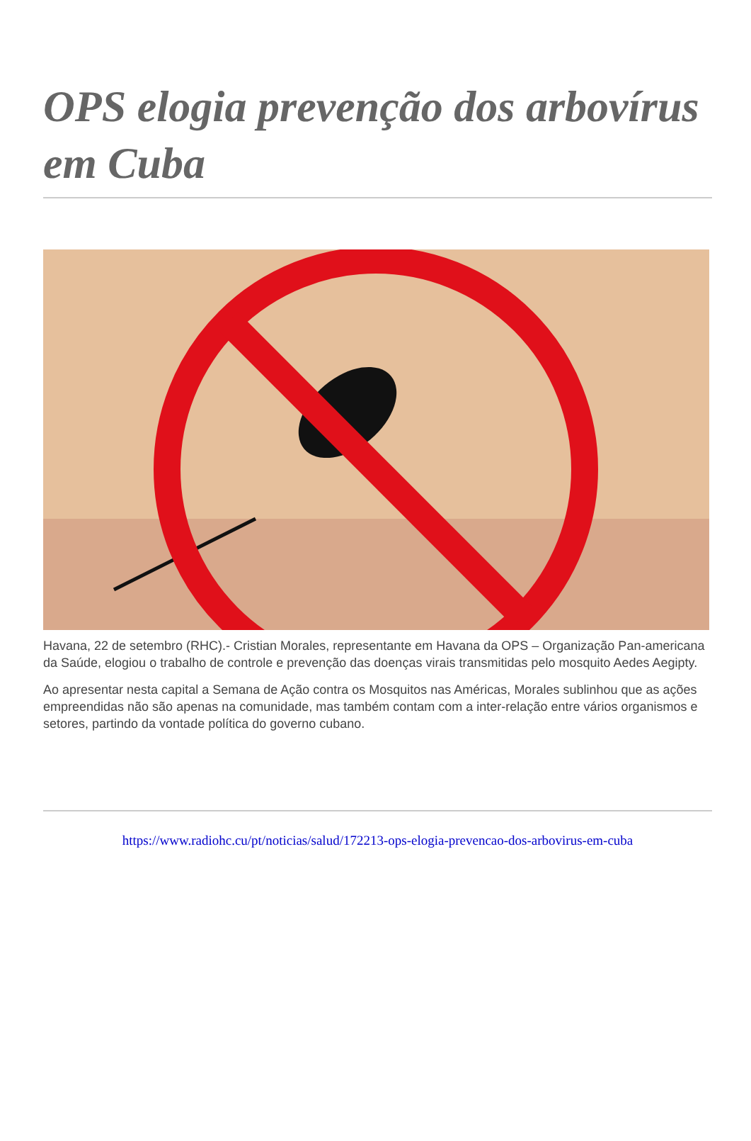OPS elogia prevenção dos arbovírus em Cuba
Havana, 22 de setembro (RHC).- Cristian Morales, representante em Havana da OPS – Organização Pan-americana da Saúde, elogiou o trabalho de controle e prevenção das doenças virais transmitidas pelo mosquito Aedes Aegipty.
Ao apresentar nesta capital a Semana de Ação contra os Mosquitos nas Américas, Morales sublinhou que as ações empreendidas não são apenas na comunidade, mas também contam com a inter-relação entre vários organismos e setores, partindo da vontade política do governo cubano.
https://www.radiohc.cu/pt/noticias/salud/172213-ops-elogia-prevencao-dos-arbovirus-em-cuba